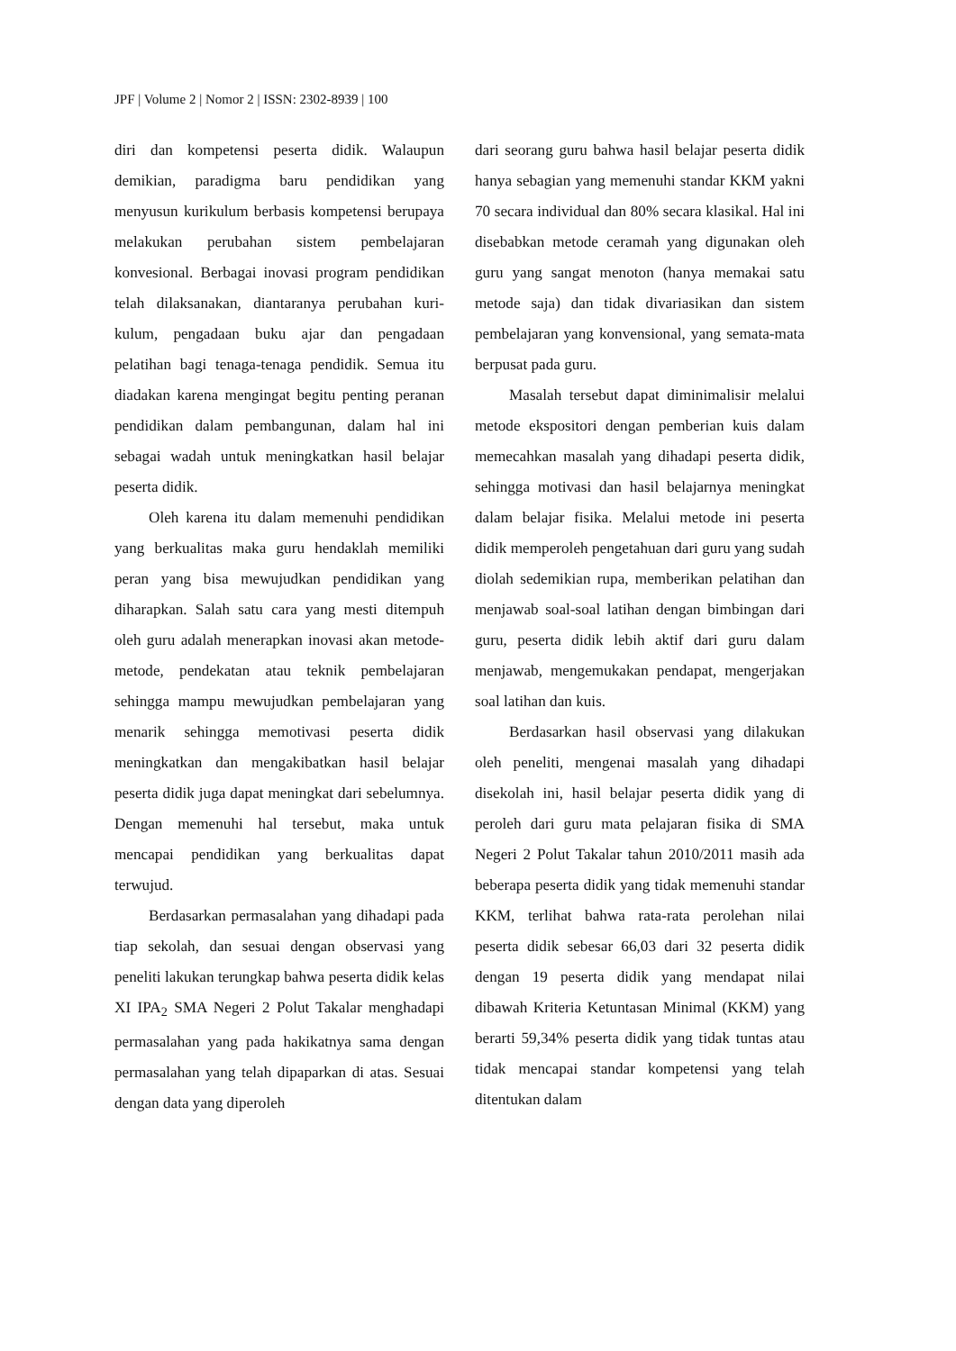JPF | Volume 2 | Nomor 2 | ISSN: 2302-8939 | 100
diri dan kompetensi peserta didik. Walaupun demikian, paradigma baru pendidikan yang menyusun kurikulum berbasis kompetensi berupaya melakukan perubahan sistem pembelajaran konvesional. Berbagai inovasi program pendidikan telah dilaksanakan, diantaranya perubahan kuri-kulum, pengadaan buku ajar dan pengadaan pelatihan bagi tenaga-tenaga pendidik. Semua itu diadakan karena mengingat begitu penting peranan pendidikan dalam pembangunan, dalam hal ini sebagai wadah untuk meningkatkan hasil belajar peserta didik.
Oleh karena itu dalam memenuhi pendidikan yang berkualitas maka guru hendaklah memiliki peran yang bisa mewujudkan pendidikan yang diharapkan. Salah satu cara yang mesti ditempuh oleh guru adalah menerapkan inovasi akan metode-metode, pendekatan atau teknik pembelajaran sehingga mampu mewujudkan pembelajaran yang menarik sehingga memotivasi peserta didik meningkatkan dan mengakibatkan hasil belajar peserta didik juga dapat meningkat dari sebelumnya. Dengan memenuhi hal tersebut, maka untuk mencapai pendidikan yang berkualitas dapat terwujud.
Berdasarkan permasalahan yang dihadapi pada tiap sekolah, dan sesuai dengan observasi yang peneliti lakukan terungkap bahwa peserta didik kelas XI IPA<sub>2</sub> SMA Negeri 2 Polut Takalar menghadapi permasalahan yang pada hakikatnya sama dengan permasalahan yang telah dipaparkan di atas. Sesuai dengan data yang diperoleh
dari seorang guru bahwa hasil belajar peserta didik hanya sebagian yang memenuhi standar KKM yakni 70 secara individual dan 80% secara klasikal. Hal ini disebabkan metode ceramah yang digunakan oleh guru yang sangat menoton (hanya memakai satu metode saja) dan tidak divariasikan dan sistem pembelajaran yang konvensional, yang semata-mata berpusat pada guru.
Masalah tersebut dapat diminimalisir melalui metode ekspositori dengan pemberian kuis dalam memecahkan masalah yang dihadapi peserta didik, sehingga motivasi dan hasil belajarnya meningkat dalam belajar fisika. Melalui metode ini peserta didik memperoleh pengetahuan dari guru yang sudah diolah sedemikian rupa, memberikan pelatihan dan menjawab soal-soal latihan dengan bimbingan dari guru, peserta didik lebih aktif dari guru dalam menjawab, mengemukakan pendapat, mengerjakan soal latihan dan kuis.
Berdasarkan hasil observasi yang dilakukan oleh peneliti, mengenai masalah yang dihadapi disekolah ini, hasil belajar peserta didik yang di peroleh dari guru mata pelajaran fisika di SMA Negeri 2 Polut Takalar tahun 2010/2011 masih ada beberapa peserta didik yang tidak memenuhi standar KKM, terlihat bahwa rata-rata perolehan nilai peserta didik sebesar 66,03 dari 32 peserta didik dengan 19 peserta didik yang mendapat nilai dibawah Kriteria Ketuntasan Minimal (KKM) yang berarti 59,34% peserta didik yang tidak tuntas atau tidak mencapai standar kompetensi yang telah ditentukan dalam